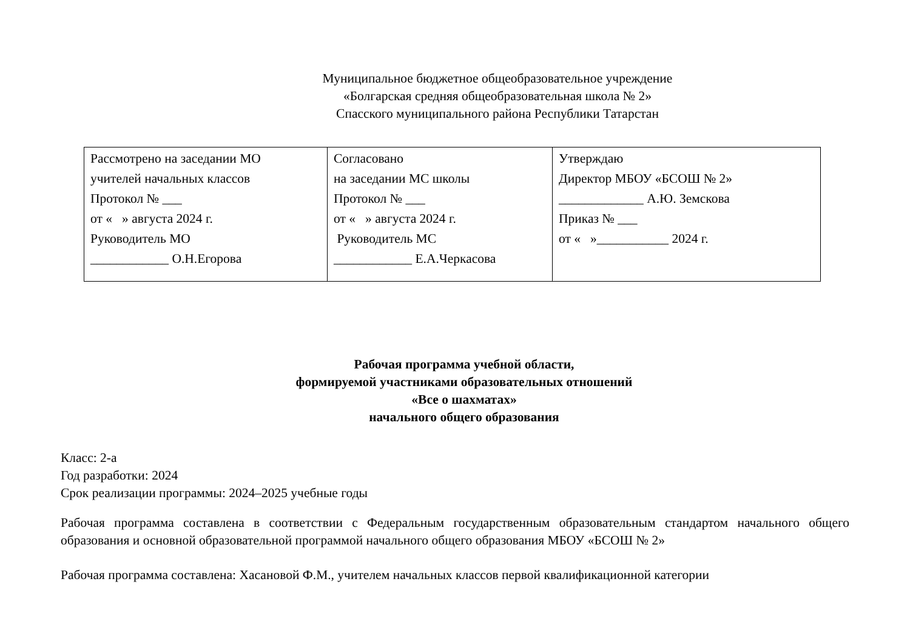Муниципальное бюджетное общеобразовательное учреждение
«Болгарская средняя общеобразовательная школа № 2»
Спасского муниципального района Республики Татарстан
| Рассмотрено на заседании МО учителей начальных классов Протокол № ___ от « » августа 2024 г. Руководитель МО ____________ О.Н.Егорова | Согласовано на заседании МС школы Протокол № ___ от « » августа 2024 г. Руководитель МС ____________ Е.А.Черкасова | Утверждаю Директор МБОУ «БСОШ № 2» _____________ А.Ю. Земскова Приказ № ___ от « »___________ 2024 г. |
Рабочая программа учебной области,
формируемой участниками образовательных отношений
«Все о шахматах»
начального общего образования
Класс: 2-а
Год разработки: 2024
Срок реализации программы: 2024–2025 учебные годы
Рабочая программа составлена в соответствии с Федеральным государственным образовательным стандартом начального общего образования и основной образовательной программой начального общего образования МБОУ «БСОШ № 2»
Рабочая программа составлена: Хасановой Ф.М., учителем начальных классов первой квалификационной категории